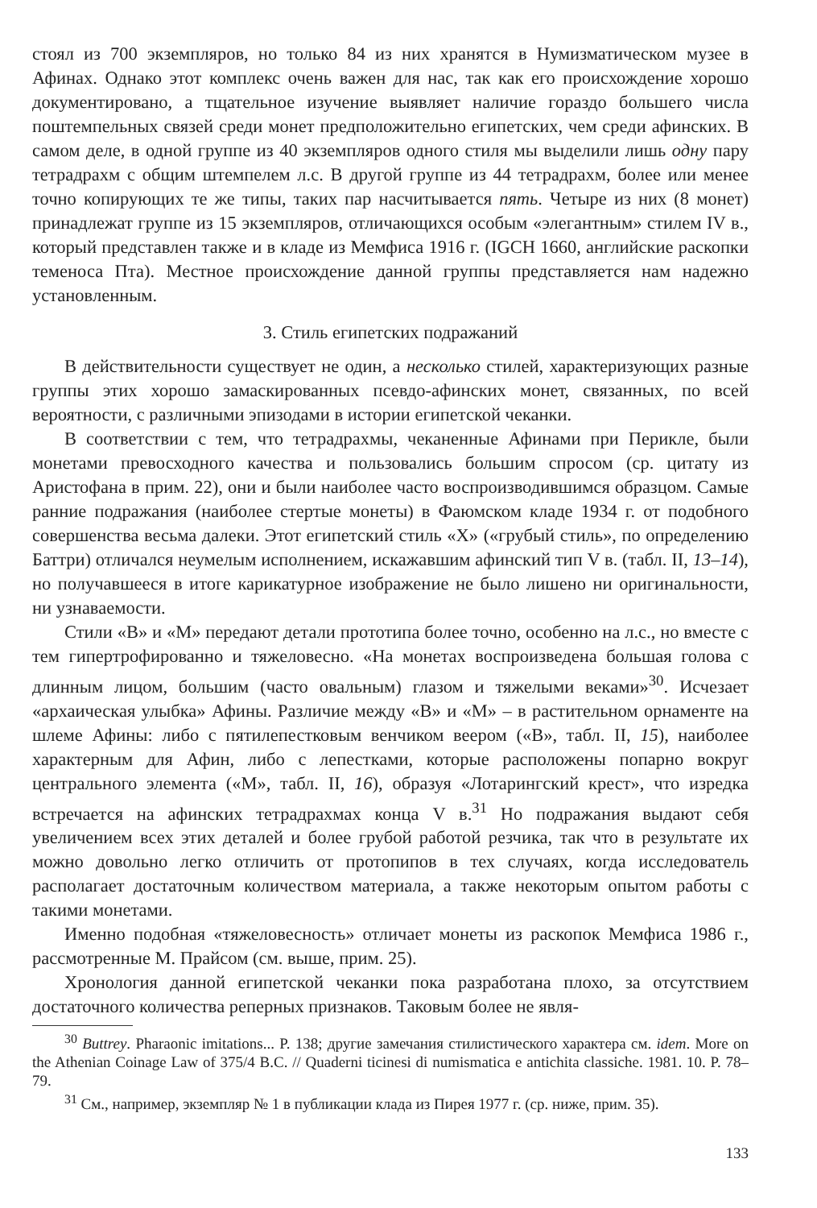стоял из 700 экземпляров, но только 84 из них хранятся в Нумизматическом музее в Афинах. Однако этот комплекс очень важен для нас, так как его происхождение хорошо документировано, а тщательное изучение выявляет наличие гораздо большего числа поштемпельных связей среди монет предположительно египетских, чем среди афинских. В самом деле, в одной группе из 40 экземпляров одного стиля мы выделили лишь одну пару тетрадрахм с общим штемпелем л.с. В другой группе из 44 тетрадрахм, более или менее точно копирующих те же типы, таких пар насчитывается пять. Четыре из них (8 монет) принадлежат группе из 15 экземпляров, отличающихся особым «элегантным» стилем IV в., который представлен также и в кладе из Мемфиса 1916 г. (IGCH 1660, английские раскопки теменоса Пта). Местное происхождение данной группы представляется нам надежно установленным.
3. Стиль египетских подражаний
В действительности существует не один, а несколько стилей, характеризующих разные группы этих хорошо замаскированных псевдо-афинских монет, связанных, по всей вероятности, с различными эпизодами в истории египетской чеканки.
В соответствии с тем, что тетрадрахмы, чеканенные Афинами при Перикле, были монетами превосходного качества и пользовались большим спросом (ср. цитату из Аристофана в прим. 22), они и были наиболее часто воспроизводившимся образцом. Самые ранние подражания (наиболее стертые монеты) в Фаюмском кладе 1934 г. от подобного совершенства весьма далеки. Этот египетский стиль «X» («грубый стиль», по определению Баттри) отличался неумелым исполнением, искажавшим афинский тип V в. (табл. II, 13–14), но получавшееся в итоге карикатурное изображение не было лишено ни оригинальности, ни узнаваемости.
Стили «B» и «M» передают детали прототипа более точно, особенно на л.с., но вместе с тем гипертрофированно и тяжеловесно. «На монетах воспроизведена большая голова с длинным лицом, большим (часто овальным) глазом и тяжелыми веками»<sup>30</sup>. Исчезает «архаическая улыбка» Афины. Различие между «B» и «M» – в растительном орнаменте на шлеме Афины: либо с пятилепестковым венчиком веером («B», табл. II, 15), наиболее характерным для Афин, либо с лепестками, которые расположены попарно вокруг центрального элемента («M», табл. II, 16), образуя «Лотарингский крест», что изредка встречается на афинских тетрадрахмах конца V в.<sup>31</sup> Но подражания выдают себя увеличением всех этих деталей и более грубой работой резчика, так что в результате их можно довольно легко отличить от протопипов в тех случаях, когда исследователь располагает достаточным количеством материала, а также некоторым опытом работы с такими монетами.
Именно подобная «тяжеловесность» отличает монеты из раскопок Мемфиса 1986 г., рассмотренные М. Прайсом (см. выше, прим. 25).
Хронология данной египетской чеканки пока разработана плохо, за отсутствием достаточного количества реперных признаков. Таковым более не явля-
<sup>30</sup> Buttrey. Pharaonic imitations... P. 138; другие замечания стилистического характера см. idem. More on the Athenian Coinage Law of 375/4 B.C. // Quaderni ticinesi di numismatica e antichita classiche. 1981. 10. P. 78–79.
<sup>31</sup> См., например, экземпляр № 1 в публикации клада из Пирея 1977 г. (ср. ниже, прим. 35).
133